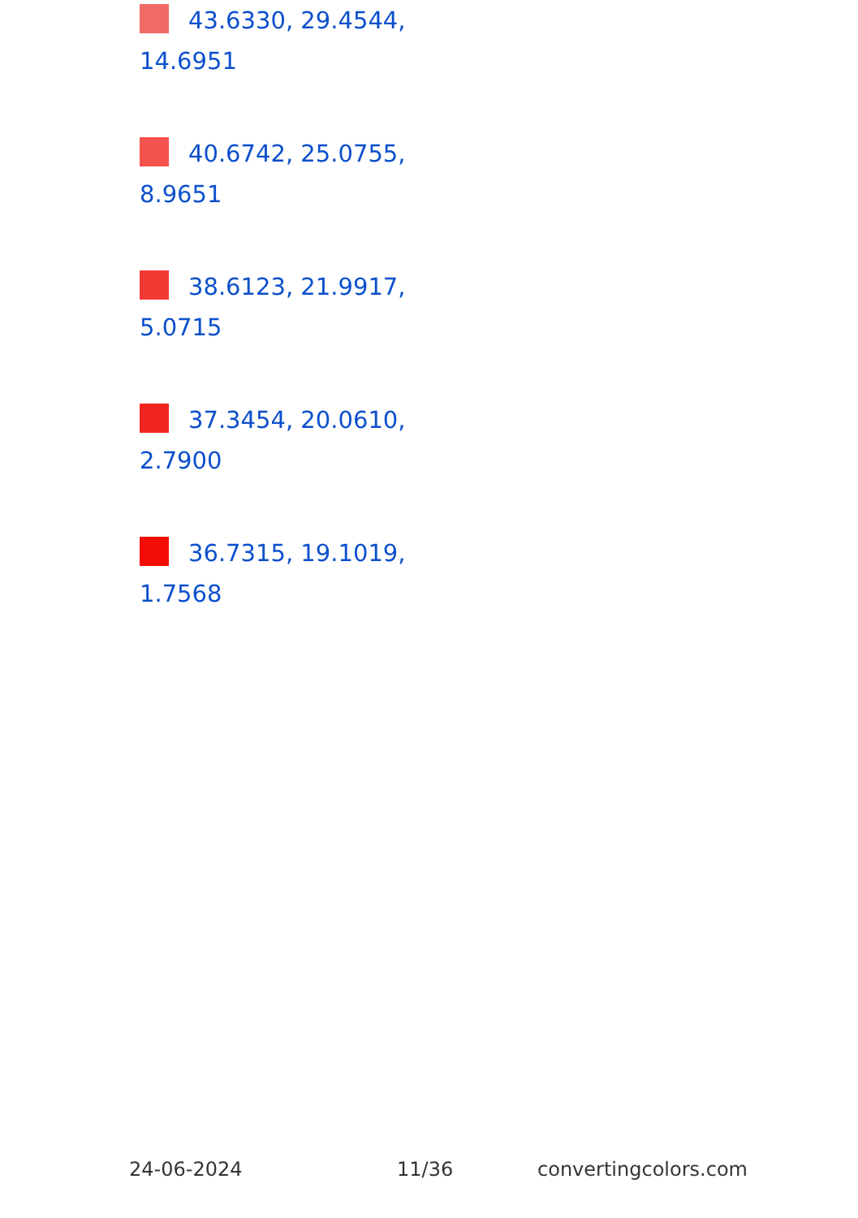43.6330, 29.4544, 14.6951
40.6742, 25.0755, 8.9651
38.6123, 21.9917, 5.0715
37.3454, 20.0610, 2.7900
36.7315, 19.1019, 1.7568
24-06-2024 11/36 convertingcolors.com